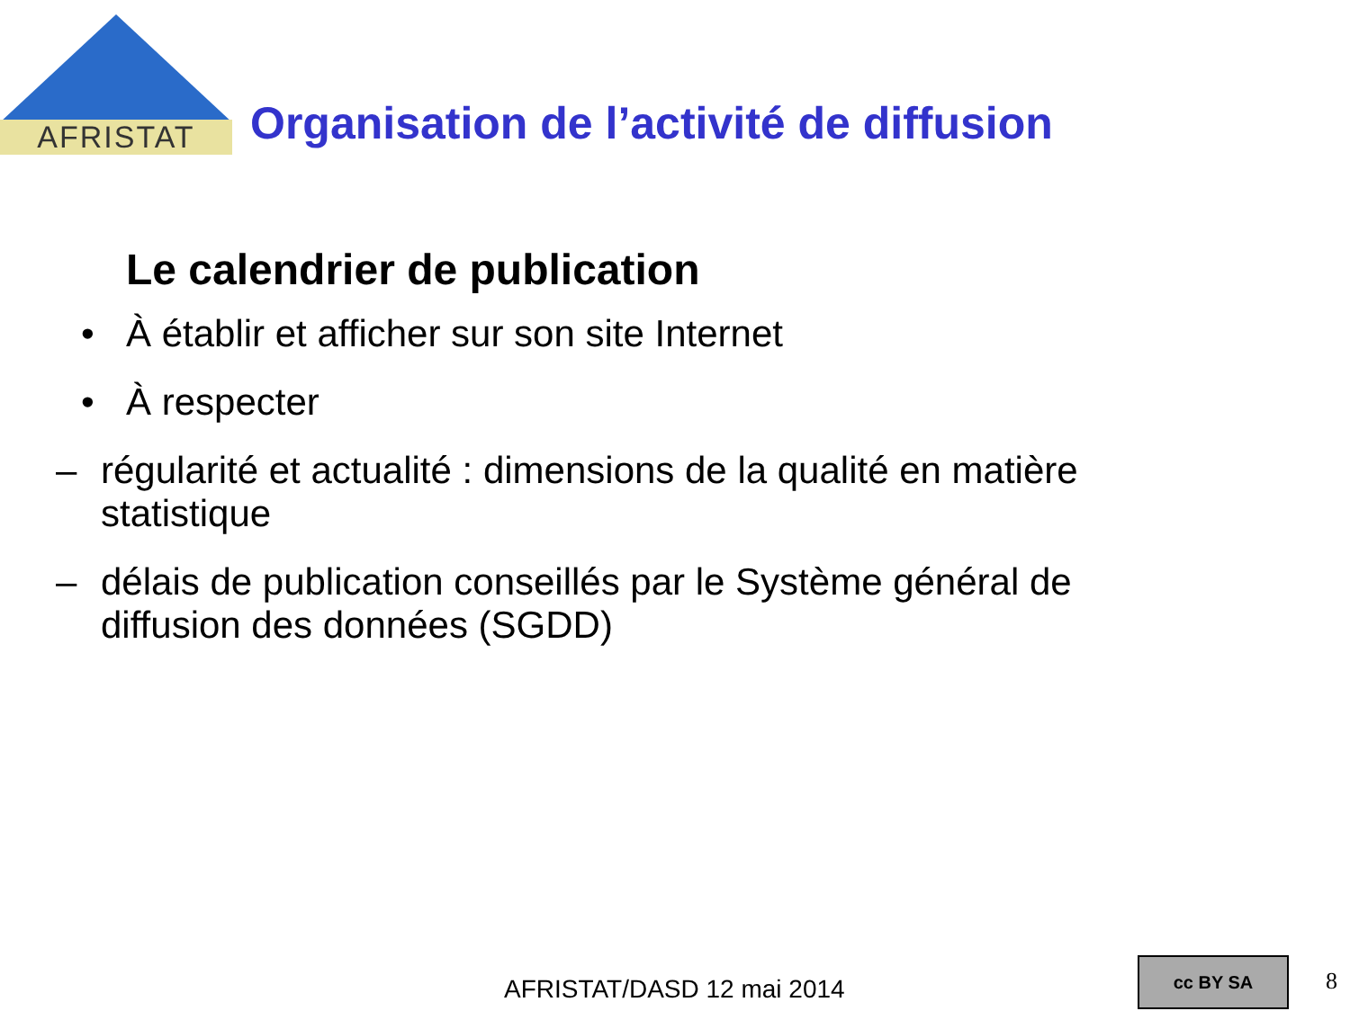AFRISTAT
Organisation de l’activité de diffusion
Le calendrier de publication
• À établir et afficher sur son site Internet
• À respecter
– régularité et actualité : dimensions de la qualité en matière statistique
– délais de publication conseillés par le Système général de diffusion des données (SGDD)
AFRISTAT/DASD 12 mai 2014 cc BY SA
8